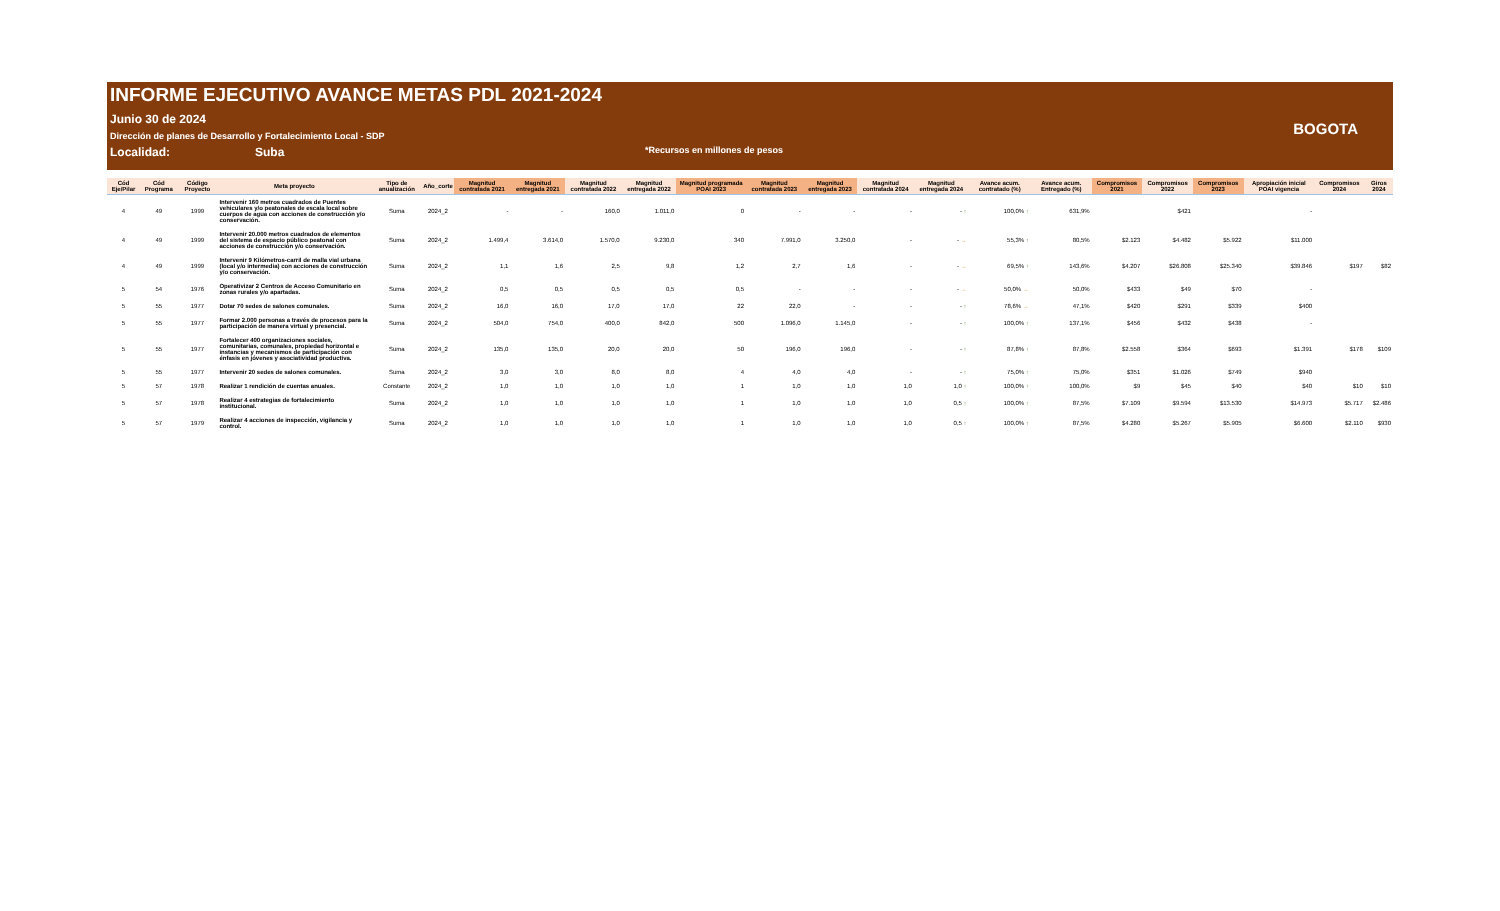INFORME EJECUTIVO AVANCE METAS PDL 2021-2024
Junio 30 de 2024
Dirección de planes de Desarrollo y Fortalecimiento Local - SDP
Localidad: Suba *Recursos en millones de pesos
BOGOTA
| Cód Eje/Pilar | Cód Programa | Código Proyecto | Meta proyecto | Tipo de anualización | Año_corte | Magnitud contratada 2021 | Magnitud entregada 2021 | Magnitud contratada 2022 | Magnitud entregada 2022 | Magnitud programada POAI 2023 | Magnitud contratada 2023 | Magnitud entregada 2023 | Magnitud contratada 2024 | Magnitud entregada 2024 | Avance acum. contratado (%) | Avance acum. Entregado (%) | Compromisos 2021 | Compromisos 2022 | Compromisos 2023 | Apropiación inicial POAI vigencia | Compromisos 2024 | Giros 2024 |
| --- | --- | --- | --- | --- | --- | --- | --- | --- | --- | --- | --- | --- | --- | --- | --- | --- | --- | --- | --- | --- | --- | --- |
| 4 | 49 | 1999 | Intervenir 160 metros cuadrados de Puentes vehiculares y/o peatonales de escala local sobre cuerpos de agua con acciones de construcción y/o conservación. | Suma | 2024_2 | - | - | 160,0 | 1.011,0 | 0 | - | - | - | - ↑ | 100,0% ↑ | 631,9% | | $421 | | - | | |
| 4 | 49 | 1999 | Intervenir 20.000 metros cuadrados de elementos del sistema de espacio público peatonal con acciones de construcción y/o conservación. | Suma | 2024_2 | 1.499,4 | 3.614,0 | 1.570,0 | 9.230,0 | 340 | 7.991,0 | 3.250,0 | - | - → | 55,3% ↑ | 80,5% | $2.123 | $4.482 | $5.922 | $11.000 | | |
| 4 | 49 | 1999 | Intervenir 9 Kilómetros-carril de malla vial urbana (local y/o intermedia) con acciones de construcción y/o conservación. | Suma | 2024_2 | 1,1 | 1,6 | 2,5 | 9,8 | 1,2 | 2,7 | 1,6 | - | - → | 69,5% ↑ | 143,6% | $4.207 | $26.808 | $25.340 | $39.846 | $197 | $82 |
| 5 | 54 | 1976 | Operativizar 2 Centros de Acceso Comunitario en zonas rurales y/o apartadas. | Suma | 2024_2 | 0,5 | 0,5 | 0,5 | 0,5 | 0,5 | - | - | - | - → | 50,0% → | 50,0% | $433 | $49 | $70 | - | | |
| 5 | 55 | 1977 | Dotar 70 sedes de salones comunales. | Suma | 2024_2 | 16,0 | 16,0 | 17,0 | 17,0 | 22 | 22,0 | - | - | - ↑ | 78,6% → | 47,1% | $420 | $291 | $339 | $400 | | |
| 5 | 55 | 1977 | Formar 2.000 personas a través de procesos para la participación de manera virtual y presencial. | Suma | 2024_2 | 504,0 | 754,0 | 400,0 | 842,0 | 500 | 1.096,0 | 1.145,0 | - | - ↑ | 100,0% ↑ | 137,1% | $456 | $432 | $438 | - | | |
| 5 | 55 | 1977 | Fortalecer 400 organizaciones sociales, comunitarias, comunales, propiedad horizontal e instancias y mecanismos de participación con énfasis en jóvenes y asociatividad productiva. | Suma | 2024_2 | 135,0 | 135,0 | 20,0 | 20,0 | 50 | 196,0 | 196,0 | - | - ↑ | 87,8% ↑ | 87,8% | $2.558 | $364 | $693 | $1.391 | $178 | $109 |
| 5 | 55 | 1977 | Intervenir 20 sedes de salones comunales. | Suma | 2024_2 | 3,0 | 3,0 | 8,0 | 8,0 | 4 | 4,0 | 4,0 | - | - ↑ | 75,0% ↑ | 75,0% | $351 | $1.026 | $749 | $940 | | |
| 5 | 57 | 1978 | Realizar 1 rendición de cuentas anuales. | Constante | 2024_2 | 1,0 | 1,0 | 1,0 | 1,0 | 1 | 1,0 | 1,0 | 1,0 | 1,0 ↑ | 100,0% ↑ | 100,0% | $9 | $45 | $40 | $40 | $10 | $10 |
| 5 | 57 | 1978 | Realizar 4 estrategias de fortalecimiento institucional. | Suma | 2024_2 | 1,0 | 1,0 | 1,0 | 1,0 | 1 | 1,0 | 1,0 | 1,0 | 0,5 ↑ | 100,0% ↑ | 87,5% | $7.109 | $9.594 | $13.530 | $14.973 | $5.717 | $2.486 |
| 5 | 57 | 1979 | Realizar 4 acciones de inspección, vigilancia y control. | Suma | 2024_2 | 1,0 | 1,0 | 1,0 | 1,0 | 1 | 1,0 | 1,0 | 1,0 | 0,5 ↑ | 100,0% ↑ | 87,5% | $4.280 | $5.267 | $5.905 | $6.600 | $2.110 | $930 |